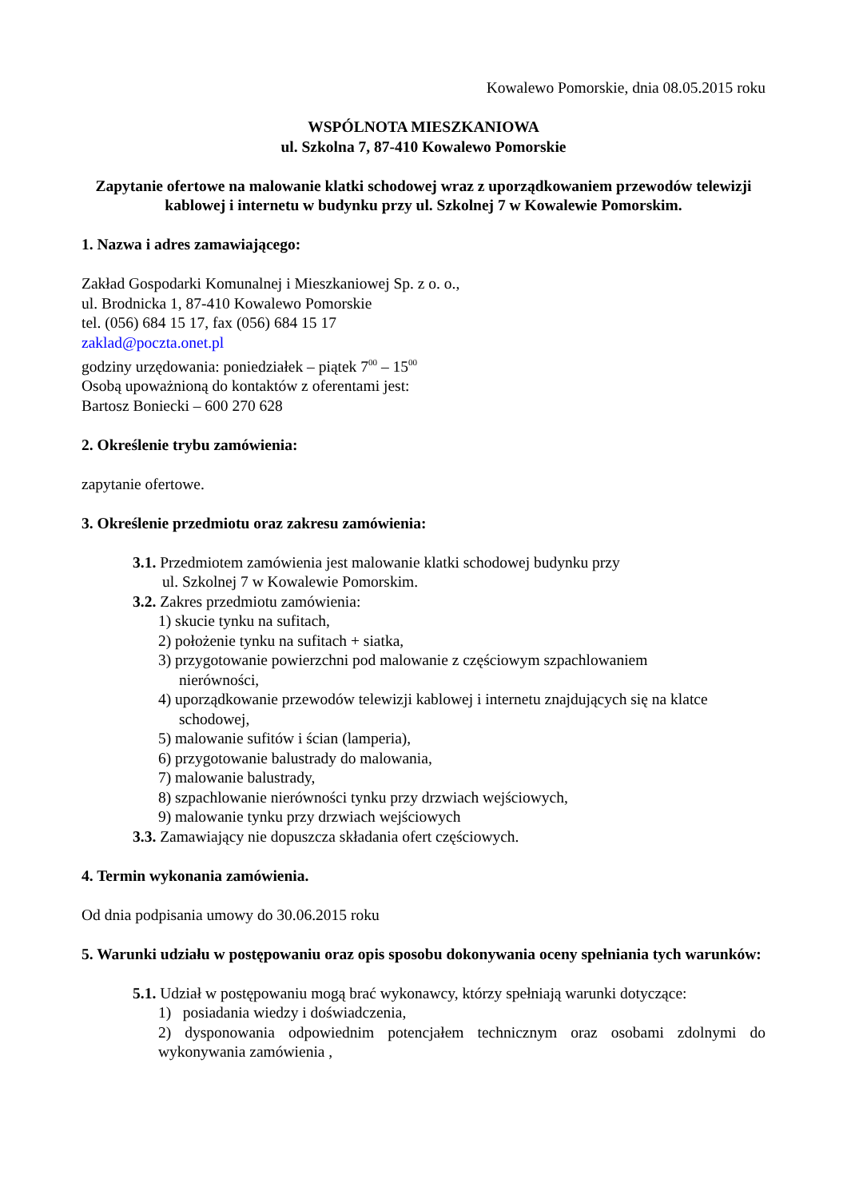Kowalewo Pomorskie, dnia 08.05.2015 roku
WSPÓLNOTA MIESZKANIOWA
ul. Szkolna 7, 87-410 Kowalewo Pomorskie
Zapytanie ofertowe na malowanie klatki schodowej wraz z uporządkowaniem przewodów telewizji kablowej i internetu w budynku przy ul. Szkolnej 7 w Kowalewie Pomorskim.
1. Nazwa i adres zamawiającego:
Zakład Gospodarki Komunalnej i Mieszkaniowej Sp. z o. o.,
ul. Brodnicka 1, 87-410 Kowalewo Pomorskie
tel. (056) 684 15 17, fax (056) 684 15 17
zaklad@poczta.onet.pl
godziny urzędowania: poniedziałek – piątek 7<sup>00</sup> – 15<sup>00</sup>
Osobą upoważnioną do kontaktów z oferentami jest:
Bartosz Boniecki – 600 270 628
2. Określenie trybu zamówienia:
zapytanie ofertowe.
3. Określenie przedmiotu oraz zakresu zamówienia:
3.1. Przedmiotem zamówienia jest malowanie klatki schodowej budynku przy
ul. Szkolnej 7 w Kowalewie Pomorskim.
3.2. Zakres przedmiotu zamówienia:
1) skucie tynku na sufitach,
2) położenie tynku na sufitach + siatka,
3) przygotowanie powierzchni pod malowanie z częściowym szpachlowaniem
nierówności,
4) uporządkowanie przewodów telewizji kablowej i internetu znajdujących się na klatce
schodowej,
5) malowanie sufitów i ścian (lamperia),
6) przygotowanie balustrady do malowania,
7) malowanie balustrady,
8) szpachlowanie nierówności tynku przy drzwiach wejściowych,
9) malowanie tynku przy drzwiach wejściowych
3.3. Zamawiający nie dopuszcza składania ofert częściowych.
4. Termin wykonania zamówienia.
Od dnia podpisania umowy do 30.06.2015 roku
5. Warunki udziału w postępowaniu oraz opis sposobu dokonywania oceny spełniania tych warunków:
5.1. Udział w postępowaniu mogą brać wykonawcy, którzy spełniają warunki dotyczące:
1) posiadania wiedzy i doświadczenia,
2) dysponowania odpowiednim potencjałem technicznym oraz osobami zdolnymi do wykonywania zamówienia ,